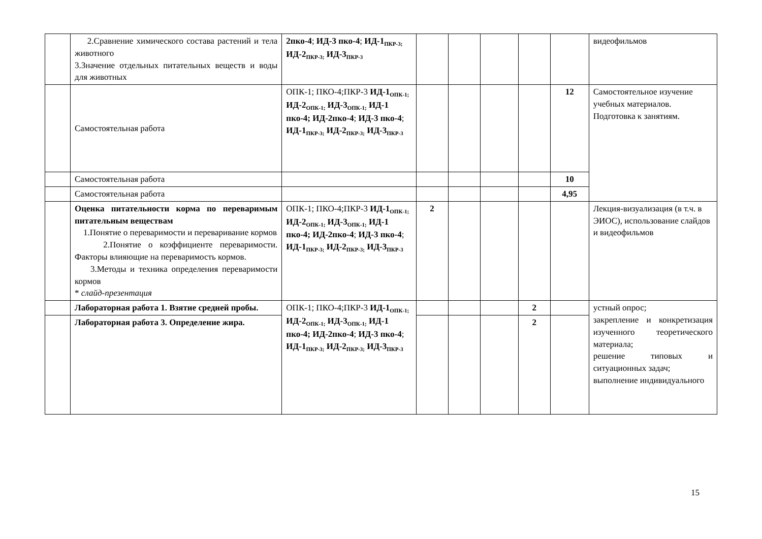| | 2.Сравнение химического состава растений и тела животного 3.Значение отдельных питательных веществ и воды для животных | 2пко-4 ; ИД-3 пко-4 ; ИД-1<sub>ПКР-3;</sub> ИД-2<sub>ПКР-3;</sub> ИД-3<sub>ПКР-3</sub> | | | | | | видеофильмов |
| | Самостоятельная работа | ОПК-1; ПКО-4;ПКР-3 ИД-1<sub>ОПК-1;</sub> ИД-2<sub>ОПК-1;</sub> ИД-3<sub>ОПК-1;</sub> ИД-1 пко-4; ИД-2пко-4 ; ИД-3 пко-4 ; ИД-1<sub>ПКР-3;</sub> ИД-2<sub>ПКР-3;</sub> ИД-3<sub>ПКР-3</sub> | | | | | 12 | Самостоятельное изучение учебных материалов. Подготовка к занятиям. |
| | Самостоятельная работа | | | | | | 10 | |
| | Самостоятельная работа | | | | | | 4,95 | |
| | Оценка питательности корма по переваримым питательным веществам 1.Понятие о переваримости и переваривание кормов 2.Понятие о коэффициенте переваримости. Факторы влияющие на переваримость кормов. 3.Методы и техника определения переваримости кормов * слайд-презентация | ОПК-1; ПКО-4;ПКР-3 ИД-1<sub>ОПК-1;</sub> ИД-2<sub>ОПК-1;</sub> ИД-3<sub>ОПК-1;</sub> ИД-1 пко-4; ИД-2пко-4 ; ИД-3 пко-4 ; ИД-1<sub>ПКР-3;</sub> ИД-2<sub>ПКР-3;</sub> ИД-3<sub>ПКР-3</sub> | 2 | | | | | Лекция-визуализация (в т.ч. в ЭИОС), использование слайдов и видеофильмов |
| | Лабораторная работа 1. Взятие средней пробы. | ОПК-1; ПКО-4;ПКР-3 ИД-1<sub>ОПК-1;</sub> ИД-2<sub>ОПК-1;</sub> ИД-3<sub>ОПК-1;</sub> ИД-1 пко-4; ИД-2пко-4 ; ИД-3 пко-4 ; ИД-1<sub>ПКР-3;</sub> ИД-2<sub>ПКР-3;</sub> ИД-3<sub>ПКР-3</sub> | | | | 2 | | устный опрос; закрепление и конкретизация изученного теоретического материала; решение типовых и ситуационных задач; выполнение индивидуального |
| | Лабораторная работа 3. Определение жира. | | | | | 2 | | |
15